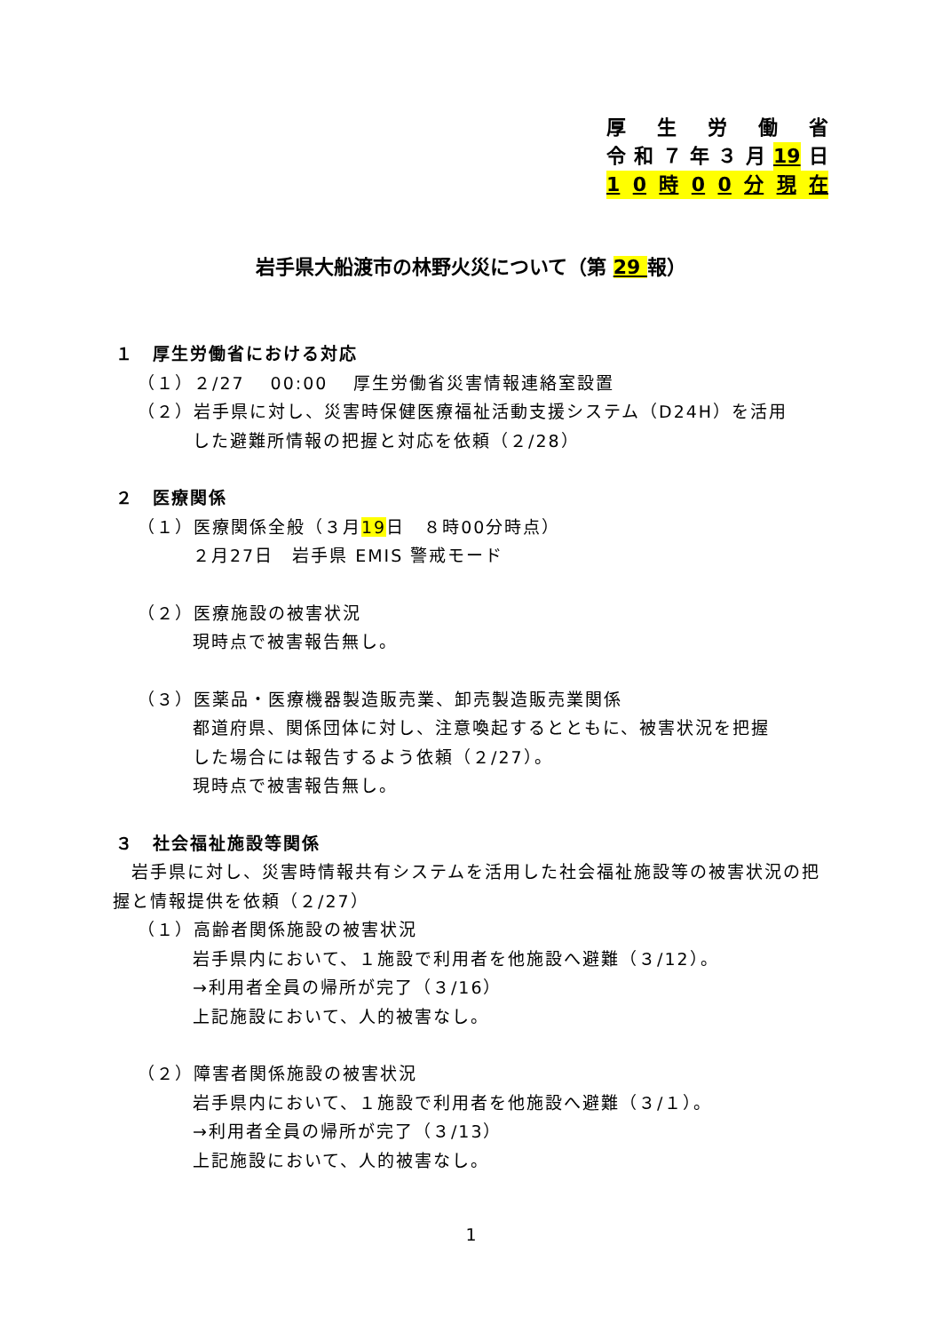厚生労働省
令和 ７ 年 ３ 月 19 日
10 時 00 分現在
岩手県大船渡市の林野火災について（第 29 報）
１　厚生労働省における対応
（１）２/27　 00:00　 厚生労働省災害情報連絡室設置
（２）岩手県に対し、災害時保健医療福祉活動支援システム（D24H）を活用
した避難所情報の把握と対応を依頼（２/28）
２　医療関係
（１）医療関係全般（３月19日　８時00分時点）
２月27日　岩手県 EMIS 警戒モード
（２）医療施設の被害状況
現時点で被害報告無し。
（３）医薬品・医療機器製造販売業、卸売製造販売業関係
都道府県、関係団体に対し、注意喚起するとともに、被害状況を把握
した場合には報告するよう依頼（２/27）。
現時点で被害報告無し。
３　社会福祉施設等関係
　岩手県に対し、災害時情報共有システムを活用した社会福祉施設等の被害状況の把握と情報提供を依頼（２/27）
（１）高齢者関係施設の被害状況
岩手県内において、１施設で利用者を他施設へ避難（３/12）。
→利用者全員の帰所が完了（３/16）
上記施設において、人的被害なし。
（２）障害者関係施設の被害状況
岩手県内において、１施設で利用者を他施設へ避難（３/１）。
→利用者全員の帰所が完了（３/13）
上記施設において、人的被害なし。
1